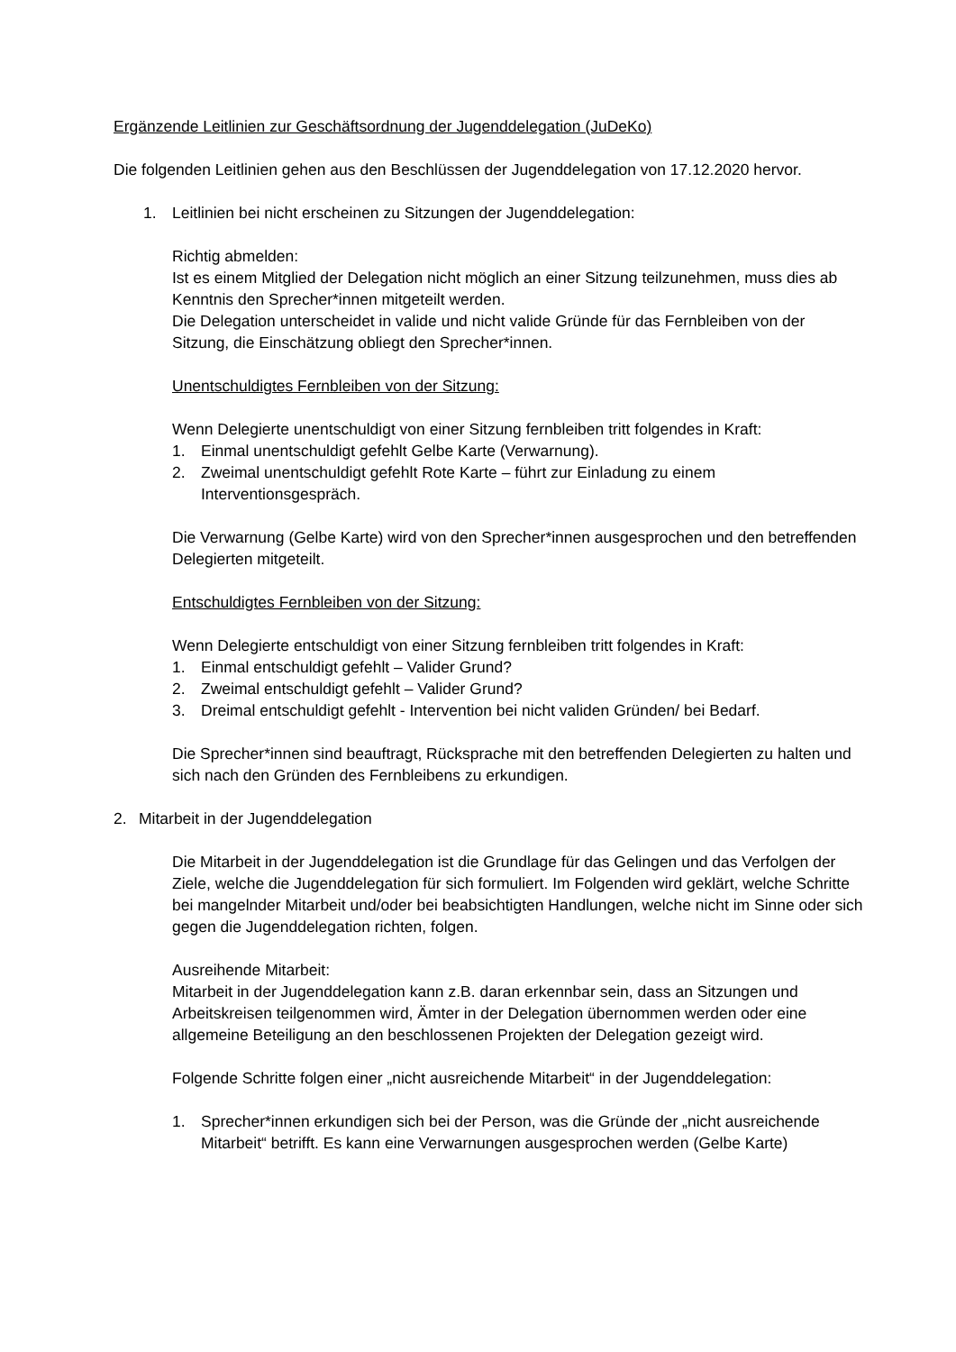Ergänzende Leitlinien zur Geschäftsordnung der Jugenddelegation (JuDeKo)
Die folgenden Leitlinien gehen aus den Beschlüssen der Jugenddelegation von 17.12.2020 hervor.
1. Leitlinien bei nicht erscheinen zu Sitzungen der Jugenddelegation:
Richtig abmelden:
Ist es einem Mitglied der Delegation nicht möglich an einer Sitzung teilzunehmen, muss dies ab Kenntnis den Sprecher*innen mitgeteilt werden.
Die Delegation unterscheidet in valide und nicht valide Gründe für das Fernbleiben von der Sitzung, die Einschätzung obliegt den Sprecher*innen.
Unentschuldigtes Fernbleiben von der Sitzung:
Wenn Delegierte unentschuldigt von einer Sitzung fernbleiben tritt folgendes in Kraft:
1. Einmal unentschuldigt gefehlt Gelbe Karte (Verwarnung).
2. Zweimal unentschuldigt gefehlt Rote Karte – führt zur Einladung zu einem Interventionsgespräch.
Die Verwarnung (Gelbe Karte) wird von den Sprecher*innen ausgesprochen und den betreffenden Delegierten mitgeteilt.
Entschuldigtes Fernbleiben von der Sitzung:
Wenn Delegierte entschuldigt von einer Sitzung fernbleiben tritt folgendes in Kraft:
1. Einmal entschuldigt gefehlt – Valider Grund?
2. Zweimal entschuldigt gefehlt – Valider Grund?
3. Dreimal entschuldigt gefehlt - Intervention bei nicht validen Gründen/ bei Bedarf.
Die Sprecher*innen sind beauftragt, Rücksprache mit den betreffenden Delegierten zu halten und sich nach den Gründen des Fernbleibens zu erkundigen.
2. Mitarbeit in der Jugenddelegation
Die Mitarbeit in der Jugenddelegation ist die Grundlage für das Gelingen und das Verfolgen der Ziele, welche die Jugenddelegation für sich formuliert. Im Folgenden wird geklärt, welche Schritte bei mangelnder Mitarbeit und/oder bei beabsichtigten Handlungen, welche nicht im Sinne oder sich gegen die Jugenddelegation richten, folgen.
Ausreihende Mitarbeit:
Mitarbeit in der Jugenddelegation kann z.B. daran erkennbar sein, dass an Sitzungen und Arbeitskreisen teilgenommen wird, Ämter in der Delegation übernommen werden oder eine allgemeine Beteiligung an den beschlossenen Projekten der Delegation gezeigt wird.
Folgende Schritte folgen einer „nicht ausreichende Mitarbeit“ in der Jugenddelegation:
1. Sprecher*innen erkundigen sich bei der Person, was die Gründe der „nicht ausreichende Mitarbeit“ betrifft. Es kann eine Verwarnungen ausgesprochen werden (Gelbe Karte)